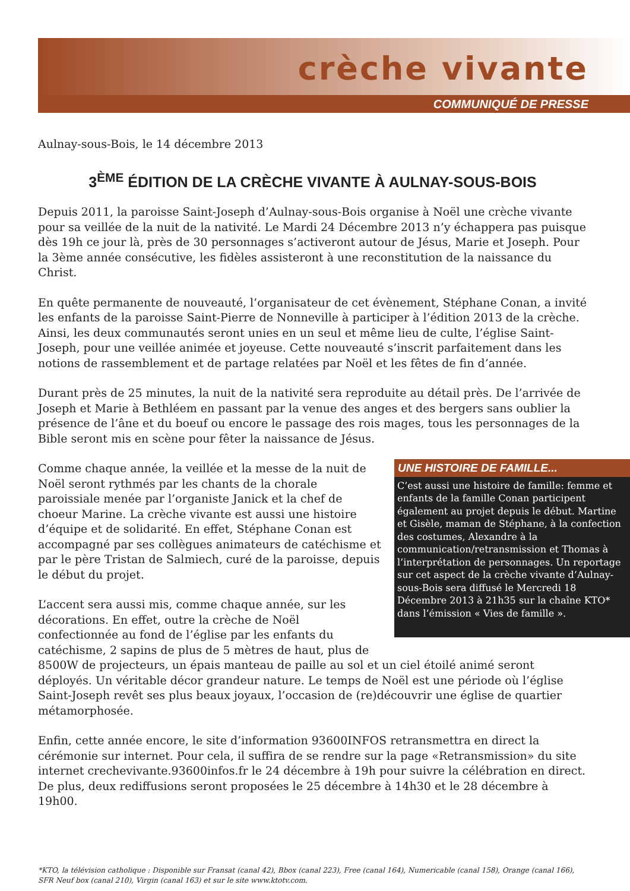crèche vivante
COMMUNIQUÉ DE PRESSE
Aulnay-sous-Bois, le 14 décembre 2013
3<sup>ÈME</sup> ÉDITION DE LA CRÈCHE VIVANTE À AULNAY-SOUS-BOIS
Depuis 2011, la paroisse Saint-Joseph d’Aulnay-sous-Bois organise à Noël une crèche vivante pour sa veillée de la nuit de la nativité. Le Mardi 24 Décembre 2013 n’y échappera pas puisque dès 19h ce jour là, près de 30 personnages s’activeront autour de Jésus, Marie et Joseph. Pour la 3ème année consécutive, les fidèles assisteront à une reconstitution de la naissance du Christ.
En quête permanente de nouveauté, l’organisateur de cet évènement, Stéphane Conan, a invité les enfants de la paroisse Saint-Pierre de Nonneville à participer à l’édition 2013 de la crèche. Ainsi, les deux communautés seront unies en un seul et même lieu de culte, l’église Saint-Joseph, pour une veillée animée et joyeuse. Cette nouveauté s’inscrit parfaitement dans les notions de rassemblement et de partage relatées par Noël et les fêtes de fin d’année.
Durant près de 25 minutes, la nuit de la nativité sera reproduite au détail près. De l’arrivée de Joseph et Marie à Bethléem en passant par la venue des anges et des bergers sans oublier la présence de l’âne et du boeuf ou encore le passage des rois mages, tous les personnages de la Bible seront mis en scène pour fêter la naissance de Jésus.
UNE HISTOIRE DE FAMILLE...
C’est aussi une histoire de famille: femme et enfants de la famille Conan participent également au projet depuis le début. Martine et Gisèle, maman de Stéphane, à la confection des costumes, Alexandre à la communication/retransmission et Thomas à l’interprétation de personnages. Un reportage sur cet aspect de la crèche vivante d’Aulnay-sous-Bois sera diffusé le Mercredi 18 Décembre 2013 à 21h35 sur la chaîne KTO* dans l’émission « Vies de famille ».
Comme chaque année, la veillée et la messe de la nuit de Noël seront rythmés par les chants de la chorale paroissiale menée par l’organiste Janick et la chef de choeur Marine. La crèche vivante est aussi une histoire d’équipe et de solidarité. En effet, Stéphane Conan est accompagné par ses collègues animateurs de catéchisme et par le père Tristan de Salmiech, curé de la paroisse, depuis le début du projet.
L’accent sera aussi mis, comme chaque année, sur les décorations. En effet, outre la crèche de Noël confectionnée au fond de l’église par les enfants du catéchisme, 2 sapins de plus de 5 mètres de haut, plus de 8500W de projecteurs, un épais manteau de paille au sol et un ciel étoilé animé seront déployés. Un véritable décor grandeur nature. Le temps de Noël est une période où l’église Saint-Joseph revêt ses plus beaux joyaux, l’occasion de (re)découvrir une église de quartier métamorphosée.
Enfin, cette année encore, le site d’information 93600INFOS retransmettra en direct la cérémonie sur internet. Pour cela, il suffira de se rendre sur la page «Retransmission» du site internet crechevivante.93600infos.fr le 24 décembre à 19h pour suivre la célébration en direct. De plus, deux rediffusions seront proposées le 25 décembre à 14h30 et le 28 décembre à 19h00.
*KTO, la télévision catholique : Disponible sur Fransat (canal 42), Bbox (canal 223), Free (canal 164), Numericable (canal 158), Orange (canal 166), SFR Neuf box (canal 210), Virgin (canal 163) et sur le site www.ktotv.com.